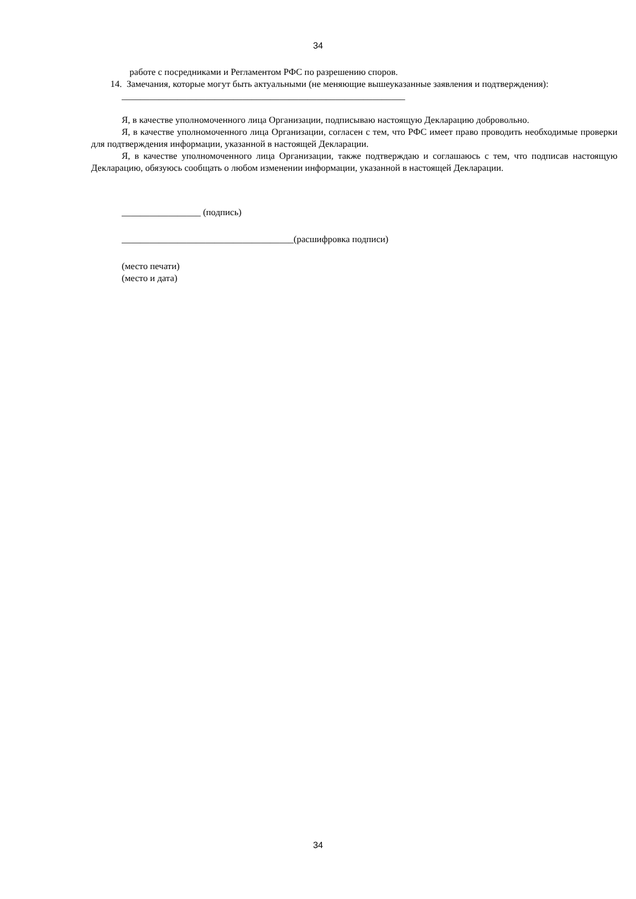34
работе с посредниками и Регламентом РФС по разрешению споров.
14. Замечания, которые могут быть актуальными (не меняющие вышеуказанные заявления и подтверждения):
_____________________________________________________________
Я, в качестве уполномоченного лица Организации, подписываю настоящую Декларацию добровольно.
Я, в качестве уполномоченного лица Организации, согласен с тем, что РФС имеет право проводить необходимые проверки для подтверждения информации, указанной в настоящей Декларации.
Я, в качестве уполномоченного лица Организации, также подтверждаю и соглашаюсь с тем, что подписав настоящую Декларацию, обязуюсь сообщать о любом изменении информации, указанной в настоящей Декларации.
_________________ (подпись)
_____________________________________(расшифровка подписи)
(место печати)
(место и дата)
34